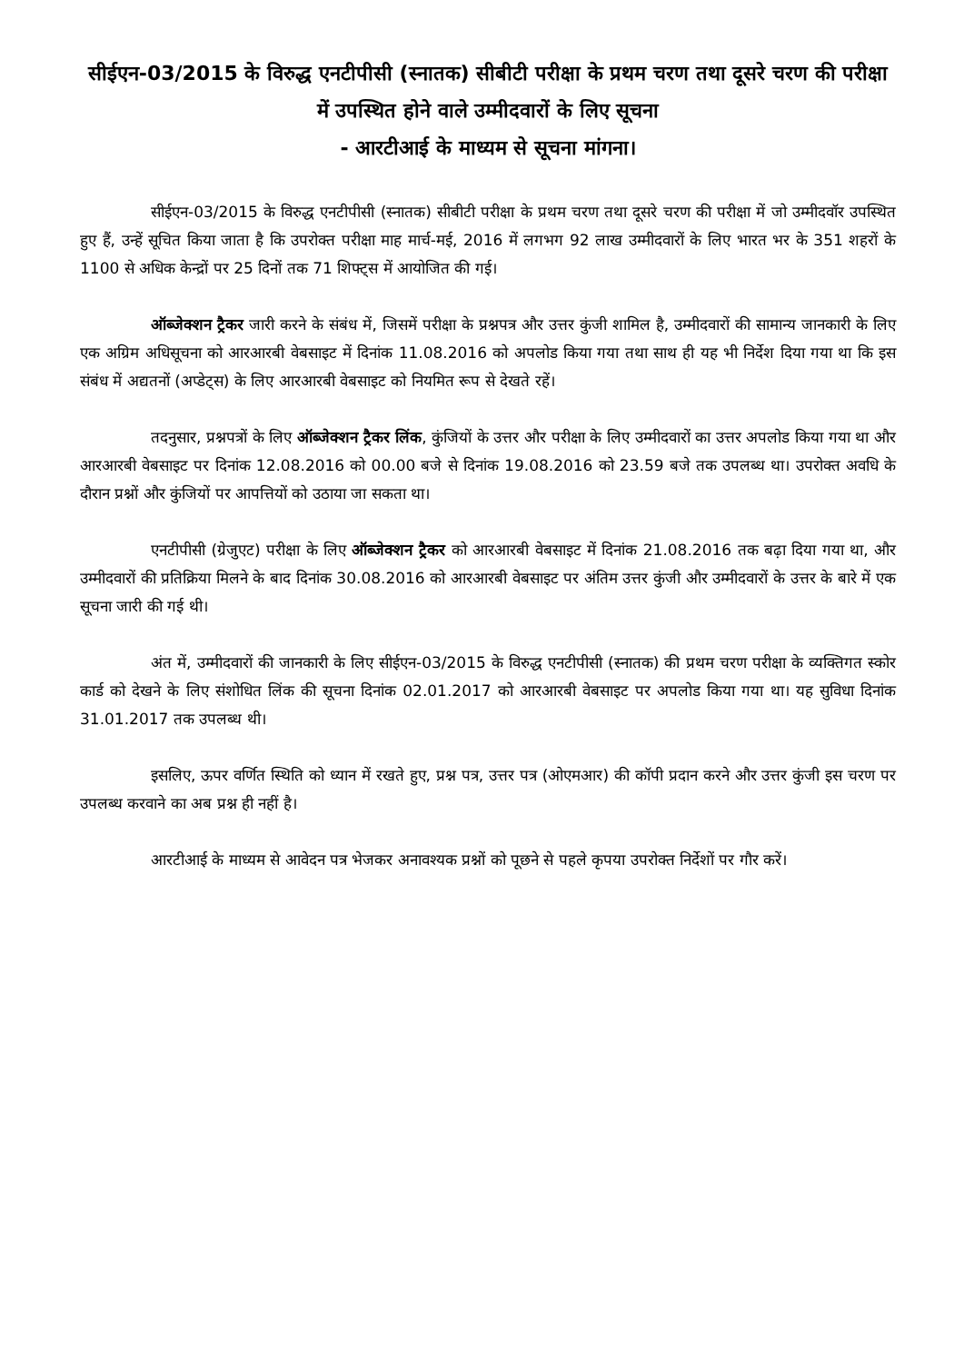सीईएन-03/2015 के विरुद्ध एनटीपीसी (स्नातक) सीबीटी परीक्षा के प्रथम चरण तथा दूसरे चरण की परीक्षा में उपस्थित होने वाले उम्मीदवारों के लिए सूचना
- आरटीआई के माध्यम से सूचना मांगना।
सीईएन-03/2015 के विरुद्ध एनटीपीसी (स्नातक) सीबीटी परीक्षा के प्रथम चरण तथा दूसरे चरण की परीक्षा में जो उम्मीदवॉर उपस्थित हुए हैं, उन्हें सूचित किया जाता है कि उपरोक्त परीक्षा माह मार्च-मई, 2016 में लगभग 92 लाख उम्मीदवारों के लिए भारत भर के 351 शहरों के 1100 से अधिक केन्द्रों पर 25 दिनों तक 71 शिफ्ट्स में आयोजित की गई।
ऑब्जेक्शन ट्रैकर जारी करने के संबंध में, जिसमें परीक्षा के प्रश्नपत्र और उत्तर कुंजी शामिल है, उम्मीदवारों की सामान्य जानकारी के लिए एक अग्रिम अधिसूचना को आरआरबी वेबसाइट में दिनांक 11.08.2016 को अपलोड किया गया तथा साथ ही यह भी निर्देश दिया गया था कि इस संबंध में अद्यतनों (अप्डेट्स) के लिए आरआरबी वेबसाइट को नियमित रूप से देखते रहें।
तदनुसार, प्रश्नपत्रों के लिए ऑब्जेक्शन ट्रैकर लिंक, कुंजियों के उत्तर और परीक्षा के लिए उम्मीदवारों का उत्तर अपलोड किया गया था और आरआरबी वेबसाइट पर दिनांक 12.08.2016 को 00.00 बजे से दिनांक 19.08.2016 को 23.59 बजे तक उपलब्ध था। उपरोक्त अवधि के दौरान प्रश्नों और कुंजियों पर आपत्तियों को उठाया जा सकता था।
एनटीपीसी (ग्रेजुएट) परीक्षा के लिए ऑब्जेक्शन ट्रैकर को आरआरबी वेबसाइट में दिनांक 21.08.2016 तक बढ़ा दिया गया था, और उम्मीदवारों की प्रतिक्रिया मिलने के बाद दिनांक 30.08.2016 को आरआरबी वेबसाइट पर अंतिम उत्तर कुंजी और उम्मीदवारों के उत्तर के बारे में एक सूचना जारी की गई थी।
अंत में, उम्मीदवारों की जानकारी के लिए सीईएन-03/2015 के विरुद्ध एनटीपीसी (स्नातक) की प्रथम चरण परीक्षा के व्यक्तिगत स्कोर कार्ड को देखने के लिए संशोधित लिंक की सूचना दिनांक 02.01.2017 को आरआरबी वेबसाइट पर अपलोड किया गया था। यह सुविधा दिनांक 31.01.2017 तक उपलब्ध थी।
इसलिए, ऊपर वर्णित स्थिति को ध्यान में रखते हुए, प्रश्न पत्र, उत्तर पत्र (ओएमआर) की कॉपी प्रदान करने और उत्तर कुंजी इस चरण पर उपलब्ध करवाने का अब प्रश्न ही नहीं है।
आरटीआई के माध्यम से आवेदन पत्र भेजकर अनावश्यक प्रश्नों को पूछने से पहले कृपया उपरोक्त निर्देशों पर गौर करें।